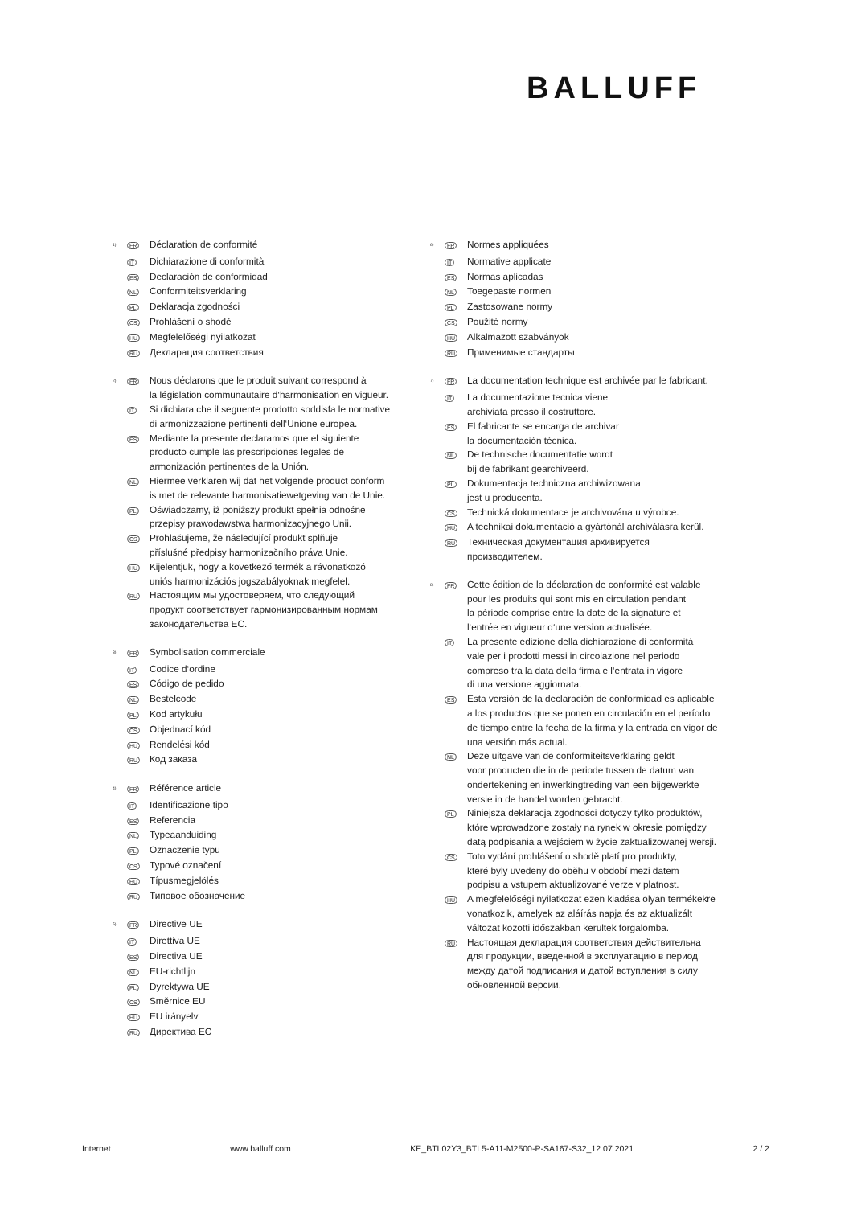BALLUFF
<sup>1)</sup> FR Déclaration de conformité
IT Dichiarazione di conformità
ES Declaración de conformidad
NL Conformiteitsverklaring
PL Deklaracja zgodności
CS Prohlášení o shodě
HU Megfelelőségi nyilatkozat
RU Декларация соответствия
<sup>2)</sup> FR Nous déclarons que le produit suivant correspond à
la législation communautaire d‘harmonisation en vigueur.
IT Si dichiara che il seguente prodotto soddisfa le normative
di armonizzazione pertinenti dell‘Unione europea.
ES Mediante la presente declaramos que el siguiente
producto cumple las prescripciones legales de
armonización pertinentes de la Unión.
NL Hiermee verklaren wij dat het volgende product conform
is met de relevante harmonisatiewetgeving van de Unie.
PL Oświadczamy, iż poniższy produkt spełnia odnośne
przepisy prawodawstwa harmonizacyjnego Unii.
CS Prohlašujeme, že následující produkt splňuje
příslušné předpisy harmonizačního práva Unie.
HU Kijelentjük, hogy a következő termék a rávonatkozó
uniós harmonizációs jogszabályoknak megfelel.
RU Настоящим мы удостоверяем, что следующий
продукт соответствует гармонизированным нормам
законодательства ЕС.
<sup>3)</sup> FR Symbolisation commerciale
IT Codice d‘ordine
ES Código de pedido
NL Bestelcode
PL Kod artykułu
CS Objednací kód
HU Rendelési kód
RU Код заказа
<sup>4)</sup> FR Référence article
IT Identificazione tipo
ES Referencia
NL Typeaanduiding
PL Oznaczenie typu
CS Typové označení
HU Típusmegjelölés
RU Типовое обозначение
<sup>5)</sup> FR Directive UE
IT Direttiva UE
ES Directiva UE
NL EU-richtlijn
PL Dyrektywa UE
CS Směrnice EU
HU EU irányelv
RU Директива ЕС
<sup>6)</sup> FR Normes appliquées
IT Normative applicate
ES Normas aplicadas
NL Toegepaste normen
PL Zastosowane normy
CS Použité normy
HU Alkalmazott szabványok
RU Применимые стандарты
<sup>7)</sup> FR La documentation technique est archivée par le fabricant.
IT La documentazione tecnica viene
archiviata presso il costruttore.
ES El fabricante se encarga de archivar
la documentación técnica.
NL De technische documentatie wordt
bij de fabrikant gearchiveerd.
PL Dokumentacja techniczna archiwizowana
jest u producenta.
CS Technická dokumentace je archivována u výrobce.
HU A technikai dokumentáció a gyártónál archiválásra kerül.
RU Техническая документация архивируется
производителем.
<sup>8)</sup> FR Cette édition de la déclaration de conformité est valable
pour les produits qui sont mis en circulation pendant
la période comprise entre la date de la signature et
l‘entrée en vigueur d‘une version actualisée.
IT La presente edizione della dichiarazione di conformità
vale per i prodotti messi in circolazione nel periodo
compreso tra la data della firma e l‘entrata in vigore
di una versione aggiornata.
ES Esta versión de la declaración de conformidad es aplicable
a los productos que se ponen en circulación en el período
de tiempo entre la fecha de la firma y la entrada en vigor de
una versión más actual.
NL Deze uitgave van de conformiteitsverklaring geldt
voor producten die in de periode tussen de datum van
ondertekening en inwerkingtreding van een bijgewerkte
versie in de handel worden gebracht.
PL Niniejsza deklaracja zgodności dotyczy tylko produktów,
które wprowadzone zostały na rynek w okresie pomiędzy
datą podpisania a wejściem w życie zaktualizowanej wersji.
CS Toto vydání prohlášení o shodě platí pro produkty,
které byly uvedeny do oběhu v období mezi datem
podpisu a vstupem aktualizované verze v platnost.
HU A megfelelőségi nyilatkozat ezen kiadása olyan termékekre
vonatkozik, amelyek az aláírás napja és az aktualizált
változat közötti időszakban kerültek forgalomba.
RU Настоящая декларация соответствия действительна
для продукции, введенной в эксплуатацию в период
между датой подписания и датой вступления в силу
обновленной версии.
Internet www.balluff.com KE_BTL02Y3_BTL5-A11-M2500-P-SA167-S32_12.07.2021 2 / 2